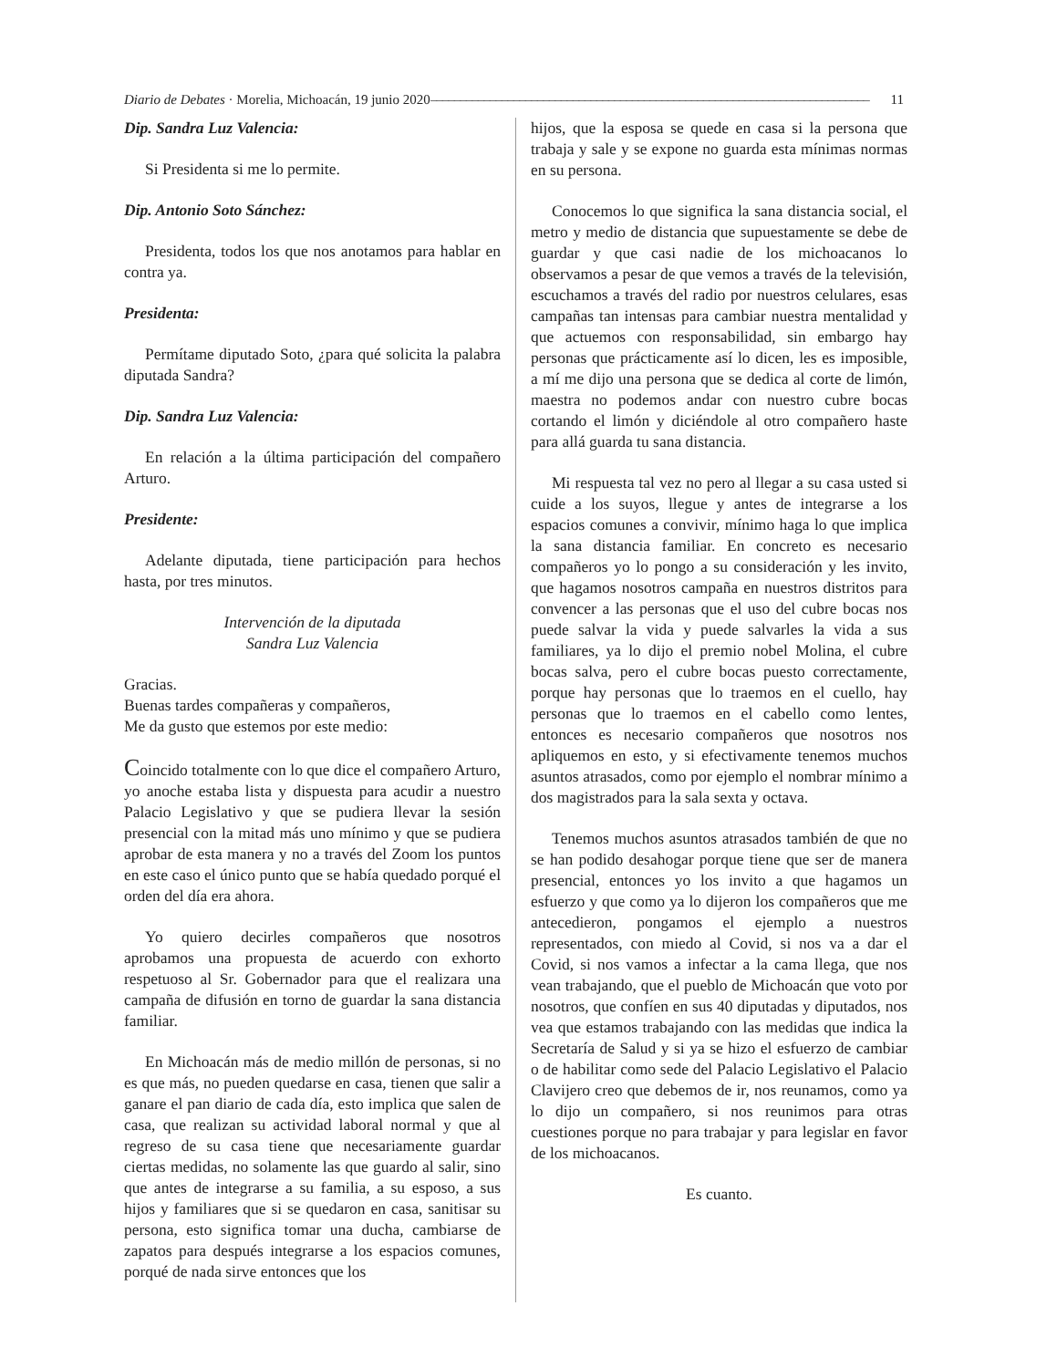Diario de Debates · Morelia, Michoacán, 19 junio 2020 –––––––––––––––––––––––––––––––––––––––––––––––––––––––––––––––––––––––––– 11
Dip. Sandra Luz Valencia:
Si Presidenta si me lo permite.
Dip. Antonio Soto Sánchez:
Presidenta, todos los que nos anotamos para hablar en contra ya.
Presidenta:
Permítame diputado Soto, ¿para qué solicita la palabra diputada Sandra?
Dip. Sandra Luz Valencia:
En relación a la última participación del compañero Arturo.
Presidente:
Adelante diputada, tiene participación para hechos hasta, por tres minutos.
Intervención de la diputada
Sandra Luz Valencia
Gracias.
Buenas tardes compañeras y compañeros,
Me da gusto que estemos por este medio:
Coincido totalmente con lo que dice el compañero Arturo, yo anoche estaba lista y dispuesta para acudir a nuestro Palacio Legislativo y que se pudiera llevar la sesión presencial con la mitad más uno mínimo y que se pudiera aprobar de esta manera y no a través del Zoom los puntos en este caso el único punto que se había quedado porqué el orden del día era ahora.
Yo quiero decirles compañeros que nosotros aprobamos una propuesta de acuerdo con exhorto respetuoso al Sr. Gobernador para que el realizara una campaña de difusión en torno de guardar la sana distancia familiar.
En Michoacán más de medio millón de personas, si no es que más, no pueden quedarse en casa, tienen que salir a ganare el pan diario de cada día, esto implica que salen de casa, que realizan su actividad laboral normal y que al regreso de su casa tiene que necesariamente guardar ciertas medidas, no solamente las que guardo al salir, sino que antes de integrarse a su familia, a su esposo, a sus hijos y familiares que si se quedaron en casa, sanitisar su persona, esto significa tomar una ducha, cambiarse de zapatos para después integrarse a los espacios comunes, porqué de nada sirve entonces que los
hijos, que la esposa se quede en casa si la persona que trabaja y sale y se expone no guarda esta mínimas normas en su persona.
Conocemos lo que significa la sana distancia social, el metro y medio de distancia que supuestamente se debe de guardar y que casi nadie de los michoacanos lo observamos a pesar de que vemos a través de la televisión, escuchamos a través del radio por nuestros celulares, esas campañas tan intensas para cambiar nuestra mentalidad y que actuemos con responsabilidad, sin embargo hay personas que prácticamente así lo dicen, les es imposible, a mí me dijo una persona que se dedica al corte de limón, maestra no podemos andar con nuestro cubre bocas cortando el limón y diciéndole al otro compañero haste para allá guarda tu sana distancia.
Mi respuesta tal vez no pero al llegar a su casa usted si cuide a los suyos, llegue y antes de integrarse a los espacios comunes a convivir, mínimo haga lo que implica la sana distancia familiar. En concreto es necesario compañeros yo lo pongo a su consideración y les invito, que hagamos nosotros campaña en nuestros distritos para convencer a las personas que el uso del cubre bocas nos puede salvar la vida y puede salvarles la vida a sus familiares, ya lo dijo el premio nobel Molina, el cubre bocas salva, pero el cubre bocas puesto correctamente, porque hay personas que lo traemos en el cuello, hay personas que lo traemos en el cabello como lentes, entonces es necesario compañeros que nosotros nos apliquemos en esto, y si efectivamente tenemos muchos asuntos atrasados, como por ejemplo el nombrar mínimo a dos magistrados para la sala sexta y octava.
Tenemos muchos asuntos atrasados también de que no se han podido desahogar porque tiene que ser de manera presencial, entonces yo los invito a que hagamos un esfuerzo y que como ya lo dijeron los compañeros que me antecedieron, pongamos el ejemplo a nuestros representados, con miedo al Covid, si nos va a dar el Covid, si nos vamos a infectar a la cama llega, que nos vean trabajando, que el pueblo de Michoacán que voto por nosotros, que confíen en sus 40 diputadas y diputados, nos vea que estamos trabajando con las medidas que indica la Secretaría de Salud y si ya se hizo el esfuerzo de cambiar o de habilitar como sede del Palacio Legislativo el Palacio Clavijero creo que debemos de ir, nos reunamos, como ya lo dijo un compañero, si nos reunimos para otras cuestiones porque no para trabajar y para legislar en favor de los michoacanos.
Es cuanto.